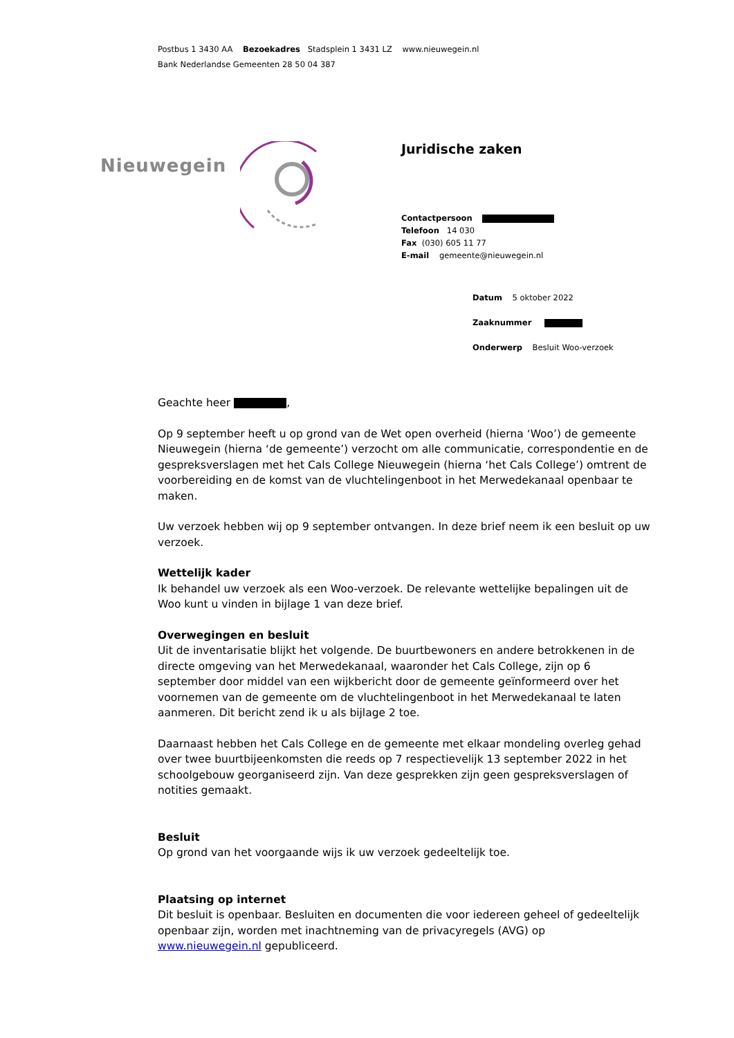Postbus 1 3430 AA Bezoekadres Stadsplein 1 3431 LZ www.nieuwegein.nl
Bank Nederlandse Gemeenten 28 50 04 387
Nieuwegein
Juridische zaken
Contactpersoon
Telefoon 14 030
Fax (030) 605 11 77
E-mail gemeente@nieuwegein.nl
Datum 5 oktober 2022
Zaaknummer
Onderwerp Besluit Woo-verzoek
Geachte heer ,
Op 9 september heeft u op grond van de Wet open overheid (hierna ‘Woo’) de gemeente Nieuwegein (hierna ‘de gemeente’) verzocht om alle communicatie, correspondentie en de gespreksverslagen met het Cals College Nieuwegein (hierna ‘het Cals College’) omtrent de voorbereiding en de komst van de vluchtelingenboot in het Merwedekanaal openbaar te maken.
Uw verzoek hebben wij op 9 september ontvangen. In deze brief neem ik een besluit op uw verzoek.
Wettelijk kader
Ik behandel uw verzoek als een Woo-verzoek. De relevante wettelijke bepalingen uit de Woo kunt u vinden in bijlage 1 van deze brief.
Overwegingen en besluit
Uit de inventarisatie blijkt het volgende. De buurtbewoners en andere betrokkenen in de directe omgeving van het Merwedekanaal, waaronder het Cals College, zijn op 6 september door middel van een wijkbericht door de gemeente geïnformeerd over het voornemen van de gemeente om de vluchtelingenboot in het Merwedekanaal te laten aanmeren. Dit bericht zend ik u als bijlage 2 toe.
Daarnaast hebben het Cals College en de gemeente met elkaar mondeling overleg gehad over twee buurtbijeenkomsten die reeds op 7 respectievelijk 13 september 2022 in het schoolgebouw georganiseerd zijn. Van deze gesprekken zijn geen gespreksverslagen of notities gemaakt.
Besluit
Op grond van het voorgaande wijs ik uw verzoek gedeeltelijk toe.
Plaatsing op internet
Dit besluit is openbaar. Besluiten en documenten die voor iedereen geheel of gedeeltelijk openbaar zijn, worden met inachtneming van de privacyregels (AVG) op www.nieuwegein.nl gepubliceerd.